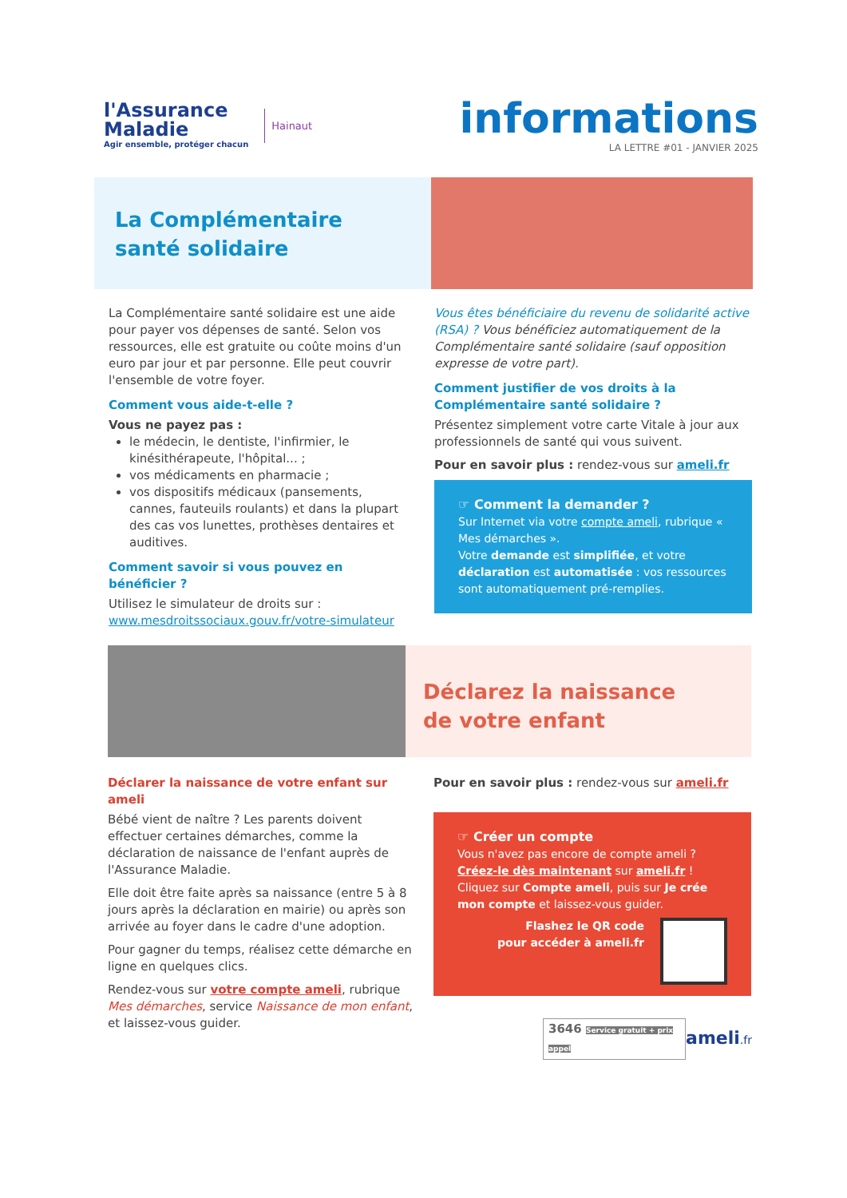l'Assurance
Maladie
Agir ensemble, protéger chacun
Hainaut
informations
LA LETTRE #01 - JANVIER 2025
La Complémentaire
santé solidaire
La Complémentaire santé solidaire est une aide pour payer vos dépenses de santé. Selon vos ressources, elle est gratuite ou coûte moins d'un euro par jour et par personne. Elle peut couvrir l'ensemble de votre foyer.
Comment vous aide-t-elle ?
Vous ne payez pas :
le médecin, le dentiste, l'infirmier, le kinésithérapeute, l'hôpital... ;
vos médicaments en pharmacie ;
vos dispositifs médicaux (pansements, cannes, fauteuils roulants) et dans la plupart des cas vos lunettes, prothèses dentaires et auditives.
Comment savoir si vous pouvez en bénéficier ?
Utilisez le simulateur de droits sur : www.mesdroitssociaux.gouv.fr/votre-simulateur
Vous êtes bénéficiaire du revenu de solidarité active (RSA) ? Vous bénéficiez automatiquement de la Complémentaire santé solidaire (sauf opposition expresse de votre part).
Comment justifier de vos droits à la Complémentaire santé solidaire ?
Présentez simplement votre carte Vitale à jour aux professionnels de santé qui vous suivent.
Pour en savoir plus : rendez-vous sur ameli.fr
☞ Comment la demander ?
Sur Internet via votre compte ameli, rubrique « Mes démarches ».
Votre demande est simplifiée, et votre déclaration est automatisée : vos ressources sont automatiquement pré-remplies.
Déclarez la naissance
de votre enfant
Déclarer la naissance de votre enfant sur ameli
Bébé vient de naître ? Les parents doivent effectuer certaines démarches, comme la déclaration de naissance de l'enfant auprès de l'Assurance Maladie.
Elle doit être faite après sa naissance (entre 5 à 8 jours après la déclaration en mairie) ou après son arrivée au foyer dans le cadre d'une adoption.
Pour gagner du temps, réalisez cette démarche en ligne en quelques clics.
Rendez-vous sur votre compte ameli, rubrique Mes démarches, service Naissance de mon enfant, et laissez-vous guider.
Pour en savoir plus : rendez-vous sur ameli.fr
☞ Créer un compte
Vous n'avez pas encore de compte ameli ? Créez-le dès maintenant sur ameli.fr !
Cliquez sur Compte ameli, puis sur Je crée mon compte et laissez-vous guider.
Flashez le QR code
pour accéder à ameli.fr
3646 Service gratuit + prix appel ameli.fr